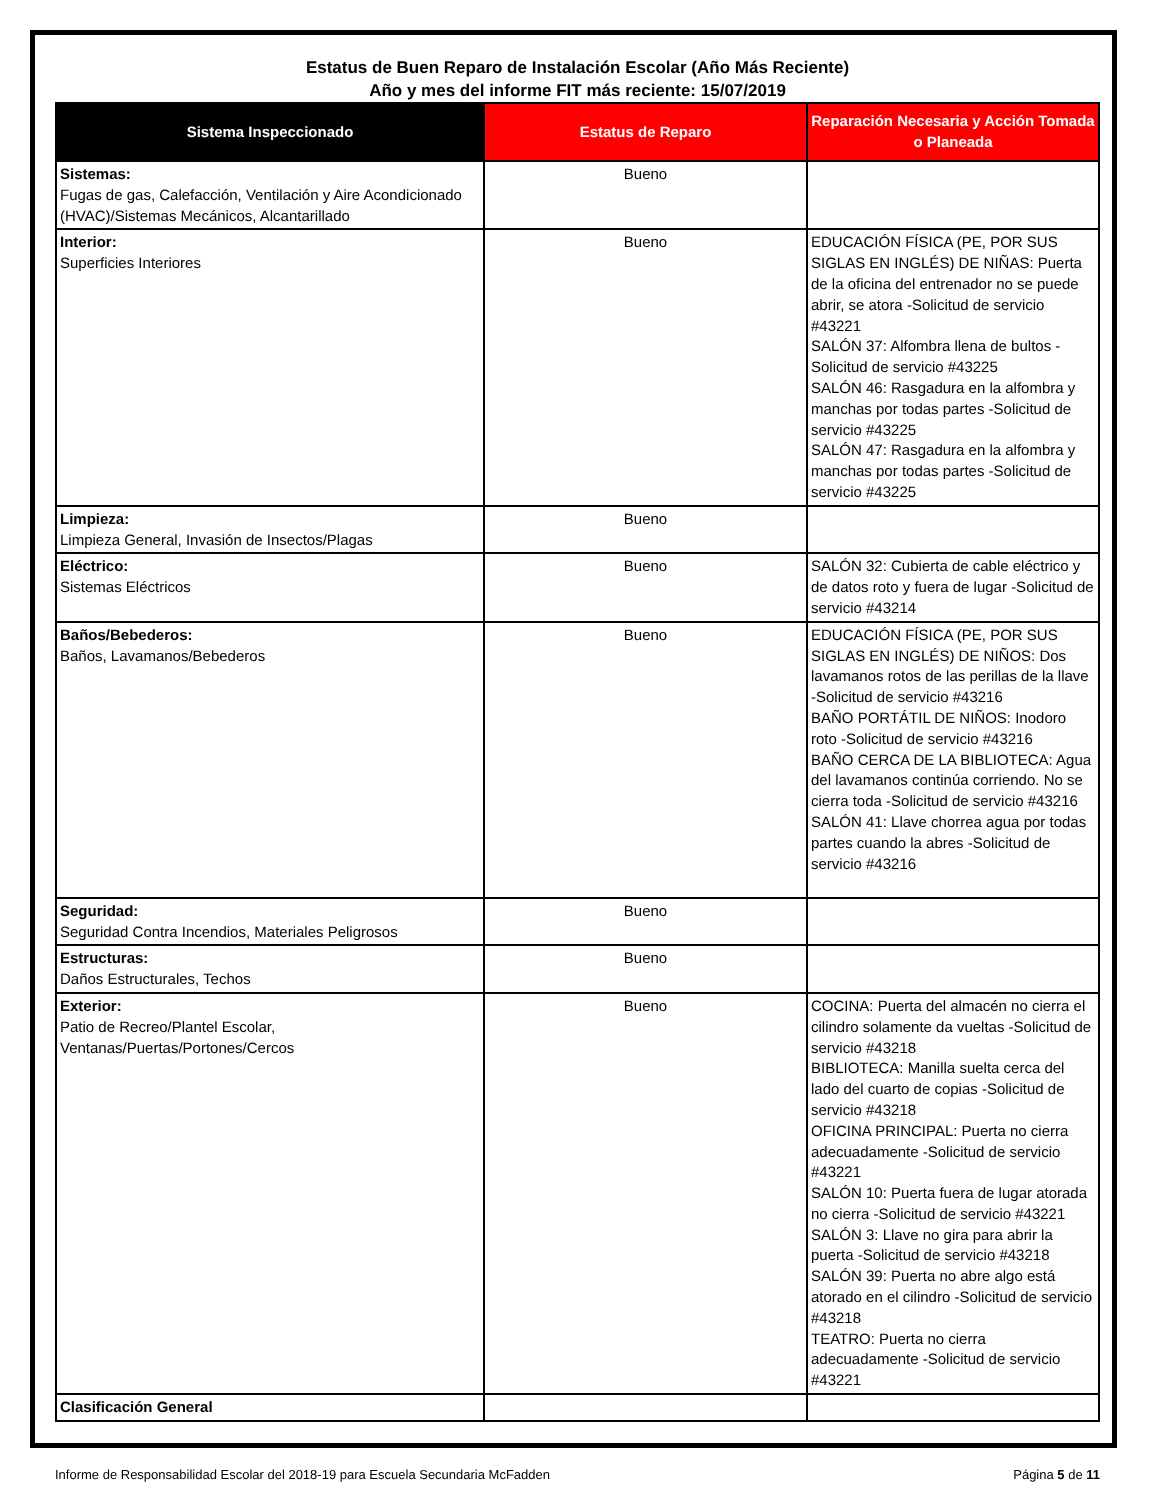Estatus de Buen Reparo de Instalación Escolar (Año Más Reciente)
Año y mes del informe FIT más reciente: 15/07/2019
| Sistema Inspeccionado | Estatus de Reparo | Reparación Necesaria y Acción Tomada o Planeada |
| --- | --- | --- |
| Sistemas: Fugas de gas, Calefacción, Ventilación y Aire Acondicionado (HVAC)/Sistemas Mecánicos, Alcantarillado | Bueno | |
| Interior: Superficies Interiores | Bueno | EDUCACIÓN FÍSICA (PE, POR SUS SIGLAS EN INGLÉS) DE NIÑAS: Puerta de la oficina del entrenador no se puede abrir, se atora -Solicitud de servicio #43221 SALÓN 37: Alfombra llena de bultos -Solicitud de servicio #43225 SALÓN 46: Rasgadura en la alfombra y manchas por todas partes -Solicitud de servicio #43225 SALÓN 47: Rasgadura en la alfombra y manchas por todas partes -Solicitud de servicio #43225 |
| Limpieza: Limpieza General, Invasión de Insectos/Plagas | Bueno | |
| Eléctrico: Sistemas Eléctricos | Bueno | SALÓN 32: Cubierta de cable eléctrico y de datos roto y fuera de lugar -Solicitud de servicio #43214 |
| Baños/Bebederos: Baños, Lavamanos/Bebederos | Bueno | EDUCACIÓN FÍSICA (PE, POR SUS SIGLAS EN INGLÉS) DE NIÑOS: Dos lavamanos rotos de las perillas de la llave -Solicitud de servicio #43216 BAÑO PORTÁTIL DE NIÑOS: Inodoro roto -Solicitud de servicio #43216 BAÑO CERCA DE LA BIBLIOTECA: Agua del lavamanos continúa corriendo. No se cierra toda -Solicitud de servicio #43216 SALÓN 41: Llave chorrea agua por todas partes cuando la abres -Solicitud de servicio #43216 |
| Seguridad: Seguridad Contra Incendios, Materiales Peligrosos | Bueno | |
| Estructuras: Daños Estructurales, Techos | Bueno | |
| Exterior: Patio de Recreo/Plantel Escolar, Ventanas/Puertas/Portones/Cercos | Bueno | COCINA: Puerta del almacén no cierra el cilindro solamente da vueltas -Solicitud de servicio #43218 BIBLIOTECA: Manilla suelta cerca del lado del cuarto de copias -Solicitud de servicio #43218 OFICINA PRINCIPAL: Puerta no cierra adecuadamente -Solicitud de servicio #43221 SALÓN 10: Puerta fuera de lugar atorada no cierra -Solicitud de servicio #43221 SALÓN 3: Llave no gira para abrir la puerta -Solicitud de servicio #43218 SALÓN 39: Puerta no abre algo está atorado en el cilindro -Solicitud de servicio #43218 TEATRO: Puerta no cierra adecuadamente -Solicitud de servicio #43221 |
| Clasificación General | | |
Informe de Responsabilidad Escolar del 2018-19 para Escuela Secundaria McFadden Página 5 de 11